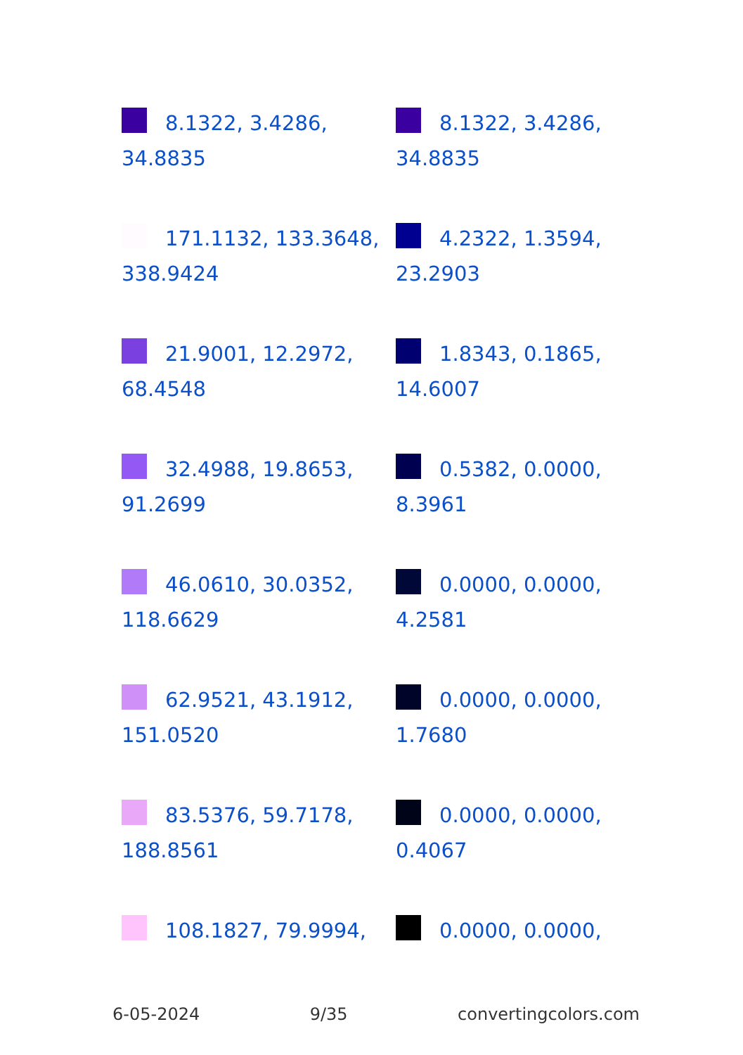8.1322, 3.4286, 34.8835
8.1322, 3.4286, 34.8835
171.1132, 133.3648, 338.9424
4.2322, 1.3594, 23.2903
21.9001, 12.2972, 68.4548
1.8343, 0.1865, 14.6007
32.4988, 19.8653, 91.2699
0.5382, 0.0000, 8.3961
46.0610, 30.0352, 118.6629
0.0000, 0.0000, 4.2581
62.9521, 43.1912, 151.0520
0.0000, 0.0000, 1.7680
83.5376, 59.7178, 188.8561
0.0000, 0.0000, 0.4067
108.1827, 79.9994,
0.0000, 0.0000,
6-05-2024 9/35 convertingcolors.com